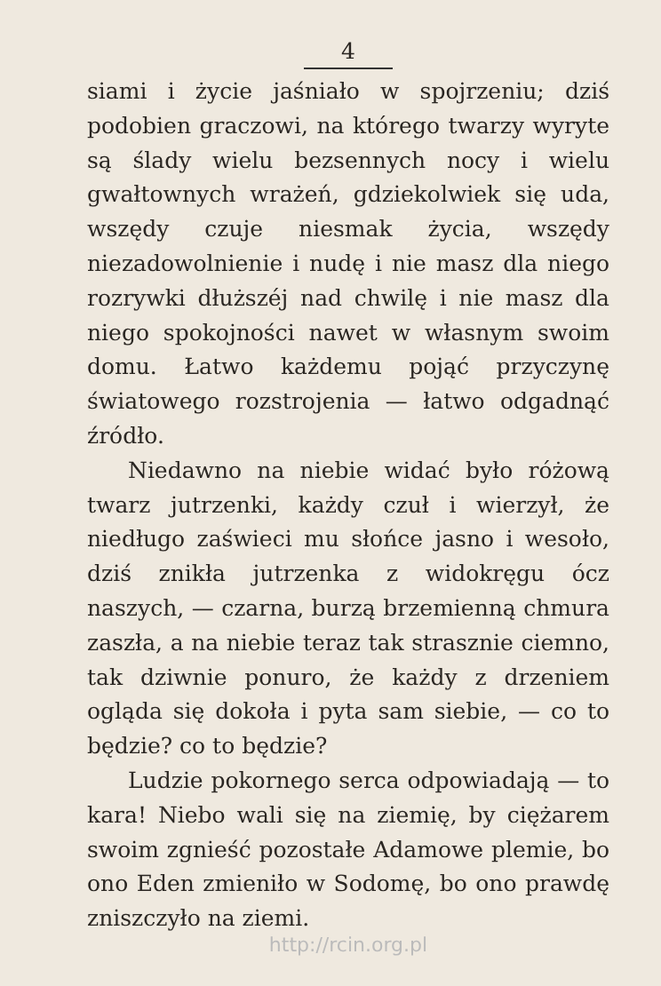4
siami i życie jaśniało w spojrzeniu; dziś podobien graczowi, na którego twarzy wyryte są ślady wielu bezsennych nocy i wielu gwałtownych wrażeń, gdziekolwiek się uda, wszędy czuje niesmak życia, wszędy niezadowolnienie i nudę i nie masz dla niego rozrywki dłuższéj nad chwilę i nie masz dla niego spokojności nawet w własnym swoim domu. Łatwo każdemu pojąć przyczynę światowego rozstrojenia — łatwo odgadnąć źródło.
Niedawno na niebie widać było różową twarz jutrzenki, każdy czuł i wierzył, że niedługo zaświeci mu słońce jasno i wesoło, dziś znikła jutrzenka z widokręgu ócz naszych, — czarna, burzą brzemienną chmura zaszła, a na niebie teraz tak strasznie ciemno, tak dziwnie ponuro, że każdy z drzeniem ogląda się dokoła i pyta sam siebie, — co to będzie? co to będzie?
Ludzie pokornego serca odpowiadają — to kara! Niebo wali się na ziemię, by ciężarem swoim zgnieść pozostałe Adamowe plemie, bo ono Eden zmieniło w Sodomę, bo ono prawdę zniszczyło na ziemi.
http://rcin.org.pl